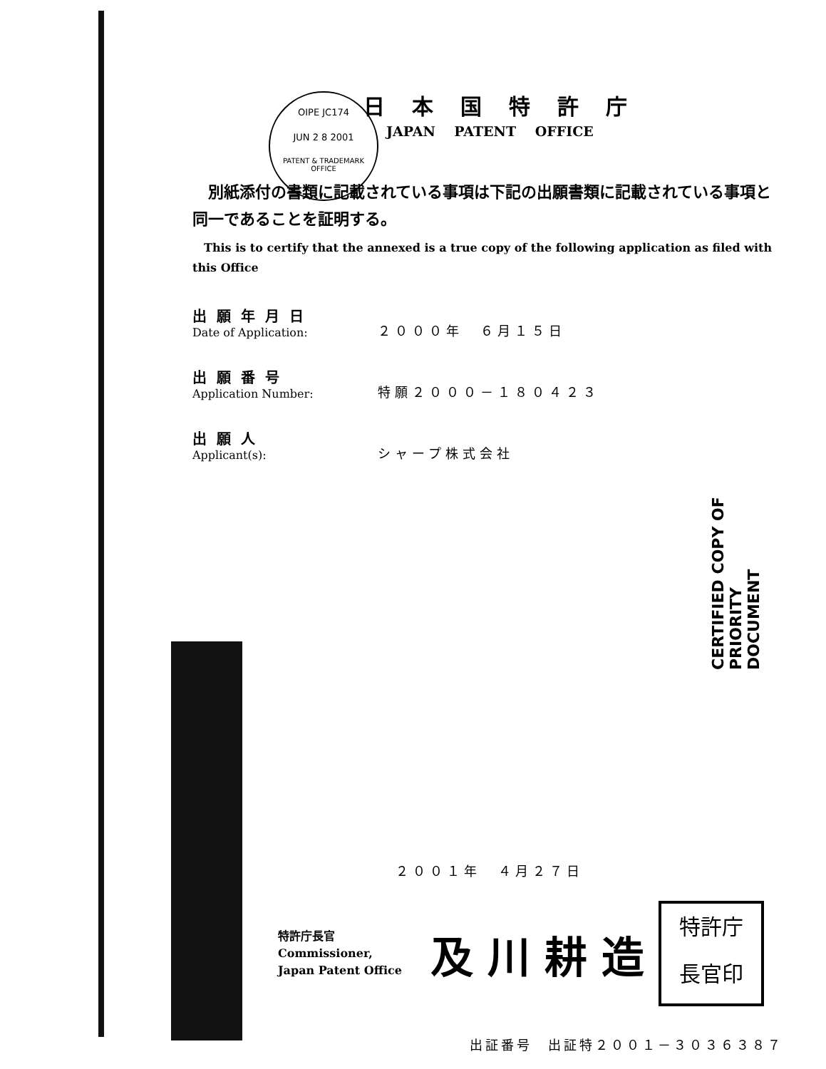OIPE JC174
JUN 2 8 2001
PATENT & TRADEMARK OFFICE
日本国特許庁
JAPAN PATENT OFFICE
　別紙添付の書類に記載されている事項は下記の出願書類に記載されている事項と同一であることを証明する。
　This is to certify that the annexed is a true copy of the following application as filed with this Office
出願年月日
Date of Application:
２０００年　６月１５日
出願番号
Application Number:
特願２０００－１８０４２３
出願人
Applicant(s):
シャープ株式会社
２００１年　４月２７日
特許庁長官
Commissioner,
Japan Patent Office
及川耕造
特許庁
長官印
出証番号　出証特２００１－３０３６３８７
CERTIFIED COPY OF PRIORITY DOCUMENT